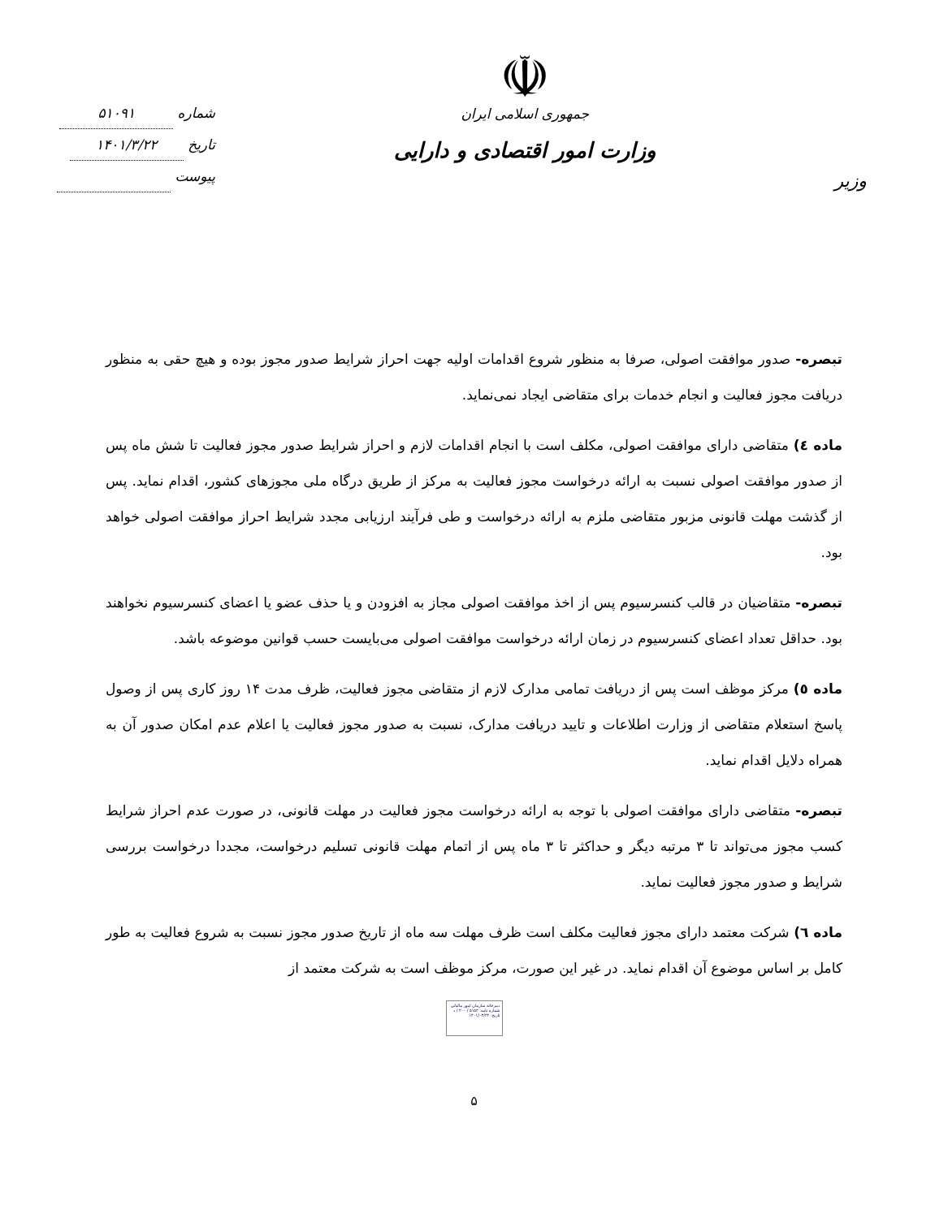وزیر
☫
جمهوری اسلامی ایران
وزارت امور اقتصادی و دارایی
شماره ۵۱۰۹۱
تاریخ ۱۴۰۱/۳/۲۲
پیوست
تبصره- صدور موافقت اصولی، صرفا به منظور شروع اقدامات اولیه جهت احراز شرایط صدور مجوز بوده و هیچ حقی به منظور دریافت مجوز فعالیت و انجام خدمات برای متقاضی ایجاد نمی‌نماید.
ماده ٤) متقاضی دارای موافقت اصولی، مکلف است با انجام اقدامات لازم و احراز شرایط صدور مجوز فعالیت تا شش ماه پس از صدور موافقت اصولی نسبت به ارائه درخواست مجوز فعالیت به مرکز از طریق درگاه ملی مجوزهای کشور، اقدام نماید. پس از گذشت مهلت قانونی مزبور متقاضی ملزم به ارائه درخواست و طی فرآیند ارزیابی مجدد شرایط احراز موافقت اصولی خواهد بود.
تبصره- متقاضیان در قالب کنسرسیوم پس از اخذ موافقت اصولی مجاز به افزودن و یا حذف عضو یا اعضای کنسرسیوم نخواهند بود. حداقل تعداد اعضای کنسرسیوم در زمان ارائه درخواست موافقت اصولی می‌بایست حسب قوانین موضوعه باشد.
ماده ٥) مرکز موظف است پس از دریافت تمامی مدارک لازم از متقاضی مجوز فعالیت، ظرف مدت ۱۴ روز کاری پس از وصول پاسخ استعلام متقاضی از وزارت اطلاعات و تایید دریافت مدارک، نسبت به صدور مجوز فعالیت یا اعلام عدم امکان صدور آن به همراه دلایل اقدام نماید.
تبصره- متقاضی دارای موافقت اصولی با توجه به ارائه درخواست مجوز فعالیت در مهلت قانونی، در صورت عدم احراز شرایط کسب مجوز می‌تواند تا ۳ مرتبه دیگر و حداکثر تا ۳ ماه پس از اتمام مهلت قانونی تسلیم درخواست، مجددا درخواست بررسی شرایط و صدور مجوز فعالیت نماید.
ماده ٦) شرکت معتمد دارای مجوز فعالیت مکلف است ظرف مهلت سه ماه از تاریخ صدور مجوز نسبت به شروع فعالیت به طور کامل بر اساس موضوع آن اقدام نماید. در غیر این صورت، مرکز موظف است به شرکت معتمد از
دبیرخانه سازمان امور مالیاتی
شماره نامه: ۵۱۵۲ / ۲۰۰ / د
تاریخ: ۱۴۰۱/۰۳/۲۲
۵